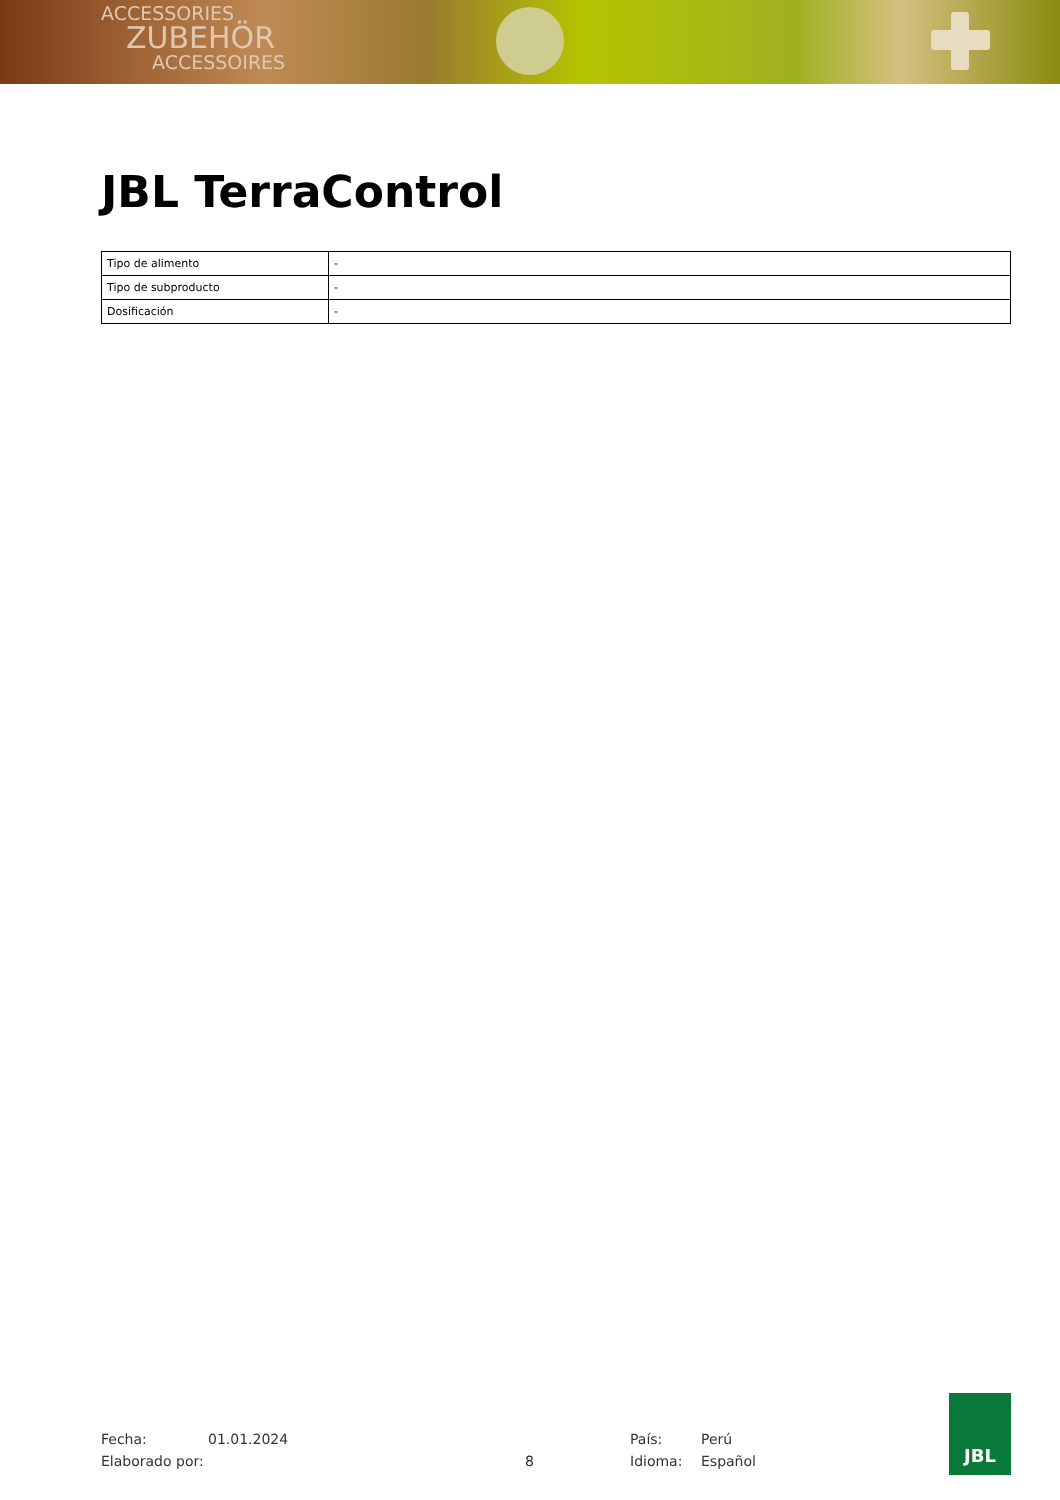ACCESSORIES
ZUBEHÖR
ACCESSOIRES
JBL TerraControl
| Tipo de alimento | - |
| Tipo de subproducto | - |
| Dosificación | - |
Fecha: 01.01.2024 País: Perú
Elaborado por: 8 Idioma: Español
JBL